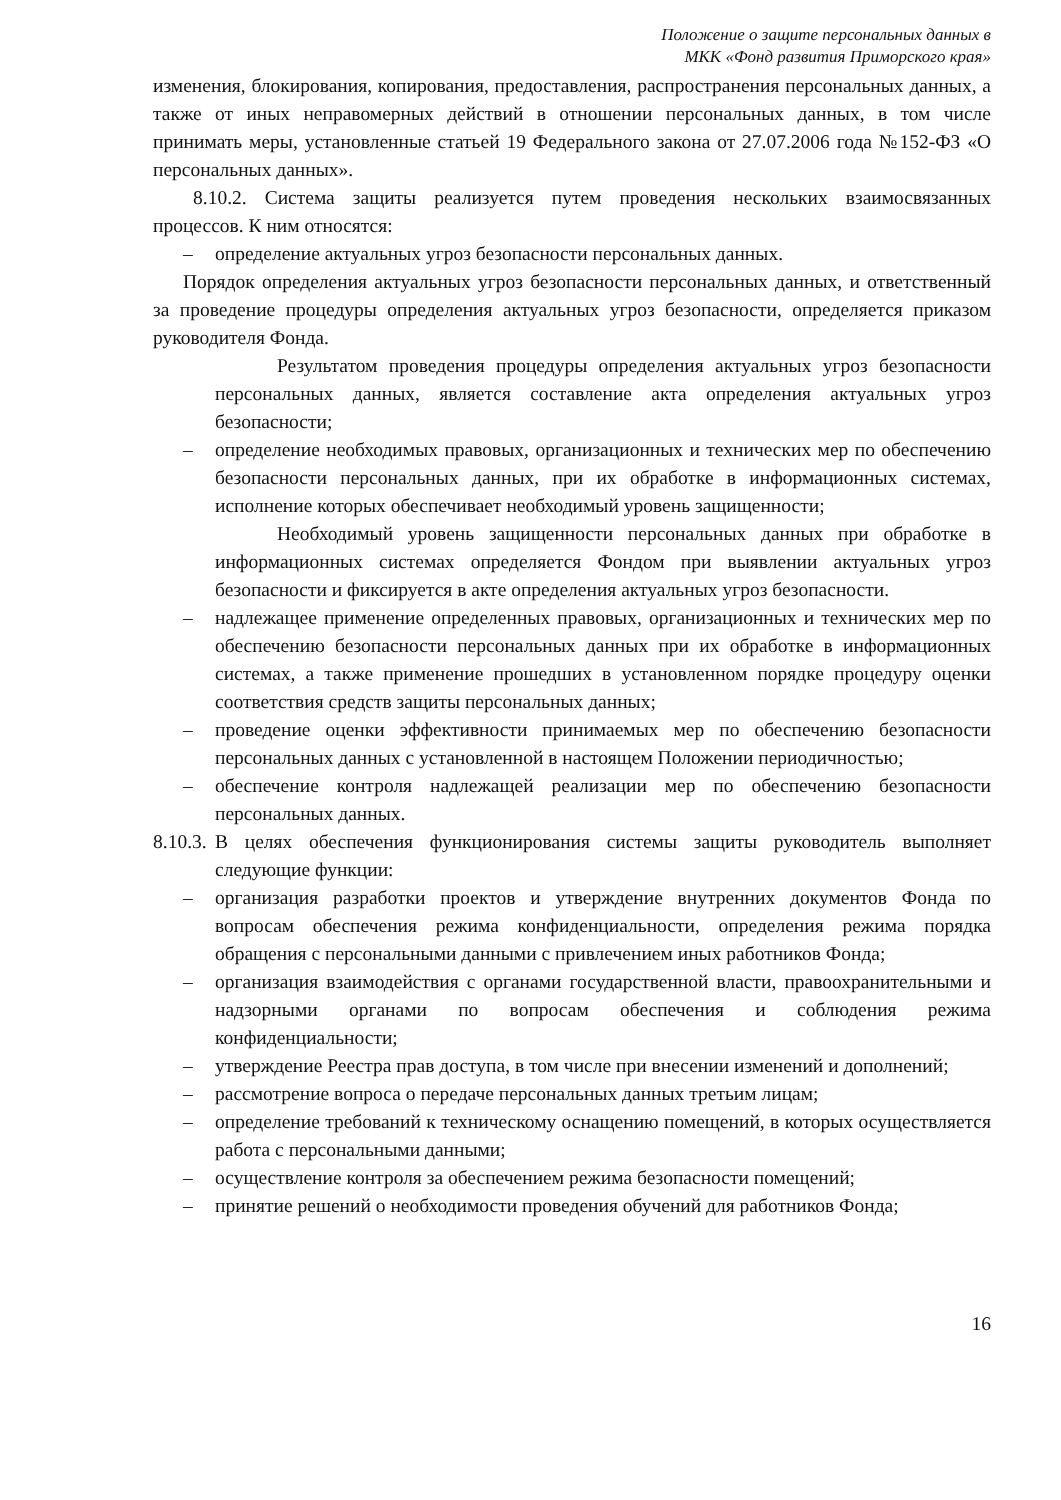Положение о защите персональных данных в
МКК «Фонд развития Приморского края»
изменения, блокирования, копирования, предоставления, распространения персональных данных, а также от иных неправомерных действий в отношении персональных данных, в том числе принимать меры, установленные статьей 19 Федерального закона от 27.07.2006 года №152-ФЗ «О персональных данных».
8.10.2. Система защиты реализуется путем проведения нескольких взаимосвязанных процессов. К ним относятся:
– определение актуальных угроз безопасности персональных данных.
Порядок определения актуальных угроз безопасности персональных данных, и ответственный за проведение процедуры определения актуальных угроз безопасности, определяется приказом руководителя Фонда.
Результатом проведения процедуры определения актуальных угроз безопасности персональных данных, является составление акта определения актуальных угроз безопасности;
– определение необходимых правовых, организационных и технических мер по обеспечению безопасности персональных данных, при их обработке в информационных системах, исполнение которых обеспечивает необходимый уровень защищенности;
Необходимый уровень защищенности персональных данных при обработке в информационных системах определяется Фондом при выявлении актуальных угроз безопасности и фиксируется в акте определения актуальных угроз безопасности.
– надлежащее применение определенных правовых, организационных и технических мер по обеспечению безопасности персональных данных при их обработке в информационных системах, а также применение прошедших в установленном порядке процедуру оценки соответствия средств защиты персональных данных;
– проведение оценки эффективности принимаемых мер по обеспечению безопасности персональных данных с установленной в настоящем Положении периодичностью;
– обеспечение контроля надлежащей реализации мер по обеспечению безопасности персональных данных.
8.10.3. В целях обеспечения функционирования системы защиты руководитель выполняет следующие функции:
– организация разработки проектов и утверждение внутренних документов Фонда по вопросам обеспечения режима конфиденциальности, определения режима порядка обращения с персональными данными с привлечением иных работников Фонда;
– организация взаимодействия с органами государственной власти, правоохранительными и надзорными органами по вопросам обеспечения и соблюдения режима конфиденциальности;
– утверждение Реестра прав доступа, в том числе при внесении изменений и дополнений;
– рассмотрение вопроса о передаче персональных данных третьим лицам;
– определение требований к техническому оснащению помещений, в которых осуществляется работа с персональными данными;
– осуществление контроля за обеспечением режима безопасности помещений;
– принятие решений о необходимости проведения обучений для работников Фонда;
16